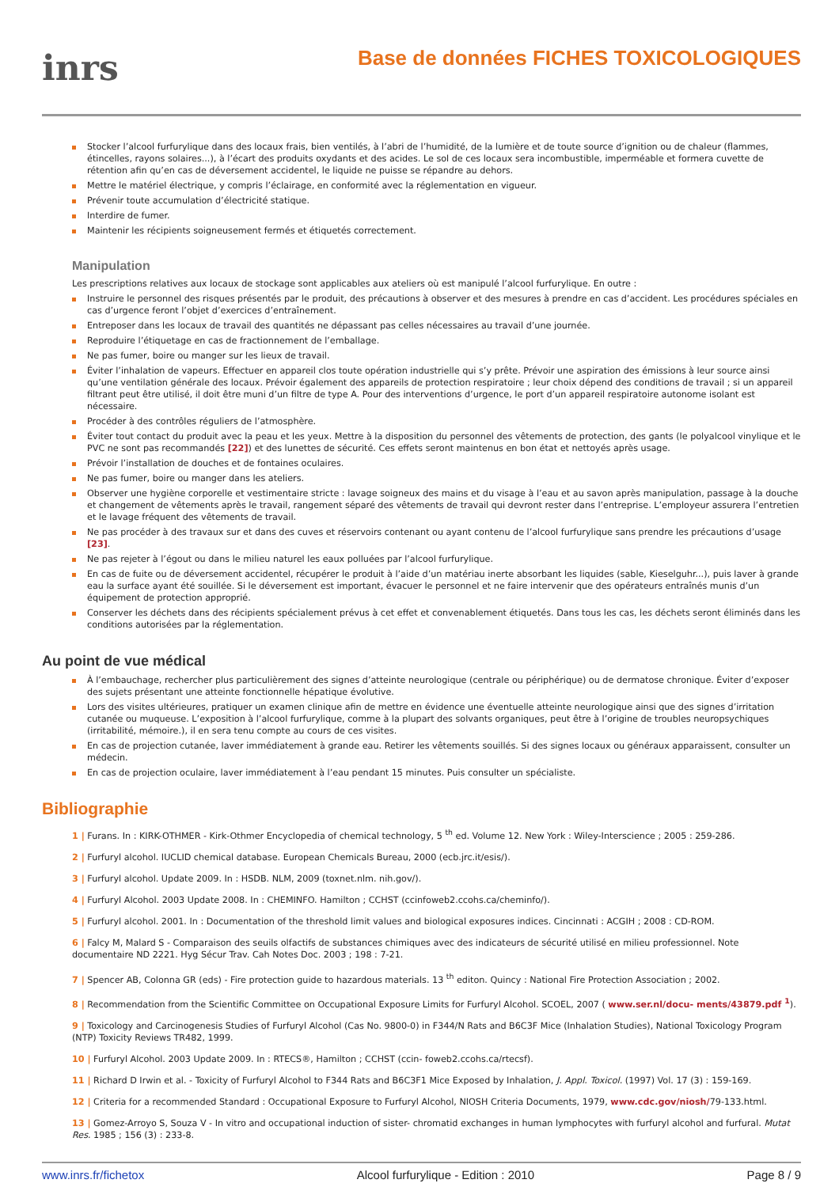inrs
Base de données FICHES TOXICOLOGIQUES
Stocker l’alcool furfurylique dans des locaux frais, bien ventilés, à l’abri de l’humidité, de la lumière et de toute source d’ignition ou de chaleur (flammes, étincelles, rayons solaires...), à l’écart des produits oxydants et des acides. Le sol de ces locaux sera incombustible, imperméable et formera cuvette de rétention afin qu’en cas de déversement accidentel, le liquide ne puisse se répandre au dehors.
Mettre le matériel électrique, y compris l’éclairage, en conformité avec la réglementation en vigueur.
Prévenir toute accumulation d’électricité statique.
Interdire de fumer.
Maintenir les récipients soigneusement fermés et étiquetés correctement.
Manipulation
Les prescriptions relatives aux locaux de stockage sont applicables aux ateliers où est manipulé l’alcool furfurylique. En outre :
Instruire le personnel des risques présentés par le produit, des précautions à observer et des mesures à prendre en cas d’accident. Les procédures spéciales en cas d’urgence feront l’objet d’exercices d’entraînement.
Entreposer dans les locaux de travail des quantités ne dépassant pas celles nécessaires au travail d’une journée.
Reproduire l’étiquetage en cas de fractionnement de l’emballage.
Ne pas fumer, boire ou manger sur les lieux de travail.
Éviter l’inhalation de vapeurs. Effectuer en appareil clos toute opération industrielle qui s’y prête. Prévoir une aspiration des émissions à leur source ainsi qu’une ventilation générale des locaux. Prévoir également des appareils de protection respiratoire ; leur choix dépend des conditions de travail ; si un appareil filtrant peut être utilisé, il doit être muni d’un filtre de type A. Pour des interventions d’urgence, le port d’un appareil respiratoire autonome isolant est nécessaire.
Procéder à des contrôles réguliers de l’atmosphère.
Éviter tout contact du produit avec la peau et les yeux. Mettre à la disposition du personnel des vêtements de protection, des gants (le polyalcool vinylique et le PVC ne sont pas recommandés [22]) et des lunettes de sécurité. Ces effets seront maintenus en bon état et nettoyés après usage.
Prévoir l’installation de douches et de fontaines oculaires.
Ne pas fumer, boire ou manger dans les ateliers.
Observer une hygiène corporelle et vestimentaire stricte : lavage soigneux des mains et du visage à l’eau et au savon après manipulation, passage à la douche et changement de vêtements après le travail, rangement séparé des vêtements de travail qui devront rester dans l’entreprise. L’employeur assurera l’entretien et le lavage fréquent des vêtements de travail.
Ne pas procéder à des travaux sur et dans des cuves et réservoirs contenant ou ayant contenu de l’alcool furfurylique sans prendre les précautions d’usage [23].
Ne pas rejeter à l’égout ou dans le milieu naturel les eaux polluées par l’alcool furfurylique.
En cas de fuite ou de déversement accidentel, récupérer le produit à l’aide d’un matériau inerte absorbant les liquides (sable, Kieselguhr...), puis laver à grande eau la surface ayant été souillée. Si le déversement est important, évacuer le personnel et ne faire intervenir que des opérateurs entraînés munis d’un équipement de protection approprié.
Conserver les déchets dans des récipients spécialement prévus à cet effet et convenablement étiquetés. Dans tous les cas, les déchets seront éliminés dans les conditions autorisées par la réglementation.
Au point de vue médical
À l’embauchage, rechercher plus particulièrement des signes d’atteinte neurologique (centrale ou périphérique) ou de dermatose chronique. Éviter d’exposer des sujets présentant une atteinte fonctionnelle hépatique évolutive.
Lors des visites ultérieures, pratiquer un examen clinique afin de mettre en évidence une éventuelle atteinte neurologique ainsi que des signes d’irritation cutanée ou muqueuse. L’exposition à l’alcool furfurylique, comme à la plupart des solvants organiques, peut être à l’origine de troubles neuropsychiques (irritabilité, mémoire.), il en sera tenu compte au cours de ces visites.
En cas de projection cutanée, laver immédiatement à grande eau. Retirer les vêtements souillés. Si des signes locaux ou généraux apparaissent, consulter un médecin.
En cas de projection oculaire, laver immédiatement à l’eau pendant 15 minutes. Puis consulter un spécialiste.
Bibliographie
1 | Furans. In : KIRK-OTHMER - Kirk-Othmer Encyclopedia of chemical technology, 5 <sup>th</sup> ed. Volume 12. New York : Wiley-Interscience ; 2005 : 259-286.
2 | Furfuryl alcohol. IUCLID chemical database. European Chemicals Bureau, 2000 (ecb.jrc.it/esis/).
3 | Furfuryl alcohol. Update 2009. In : HSDB. NLM, 2009 (toxnet.nlm. nih.gov/).
4 | Furfuryl Alcohol. 2003 Update 2008. In : CHEMINFO. Hamilton ; CCHST (ccinfoweb2.ccohs.ca/cheminfo/).
5 | Furfuryl alcohol. 2001. In : Documentation of the threshold limit values and biological exposures indices. Cincinnati : ACGIH ; 2008 : CD-ROM.
6 | Falcy M, Malard S - Comparaison des seuils olfactifs de substances chimiques avec des indicateurs de sécurité utilisé en milieu professionnel. Note documentaire ND 2221. Hyg Sécur Trav. Cah Notes Doc. 2003 ; 198 : 7-21.
7 | Spencer AB, Colonna GR (eds) - Fire protection guide to hazardous materials. 13 <sup>th</sup> editon. Quincy : National Fire Protection Association ; 2002.
8 | Recommendation from the Scientific Committee on Occupational Exposure Limits for Furfuryl Alcohol. SCOEL, 2007 ( www.ser.nl/docu- ments/43879.pdf <sup>1</sup>).
9 | Toxicology and Carcinogenesis Studies of Furfuryl Alcohol (Cas No. 9800-0) in F344/N Rats and B6C3F Mice (Inhalation Studies), National Toxicology Program (NTP) Toxicity Reviews TR482, 1999.
10 | Furfuryl Alcohol. 2003 Update 2009. In : RTECS®, Hamilton ; CCHST (ccin- foweb2.ccohs.ca/rtecsf).
11 | Richard D Irwin et al. - Toxicity of Furfuryl Alcohol to F344 Rats and B6C3F1 Mice Exposed by Inhalation, J. Appl. Toxicol. (1997) Vol. 17 (3) : 159-169.
12 | Criteria for a recommended Standard : Occupational Exposure to Furfuryl Alcohol, NIOSH Criteria Documents, 1979, www.cdc.gov/niosh/79-133.html.
13 | Gomez-Arroyo S, Souza V - In vitro and occupational induction of sister- chromatid exchanges in human lymphocytes with furfuryl alcohol and furfural. Mutat Res. 1985 ; 156 (3) : 233-8.
www.inrs.fr/fichetox Alcool furfurylique - Edition : 2010 Page 8 / 9